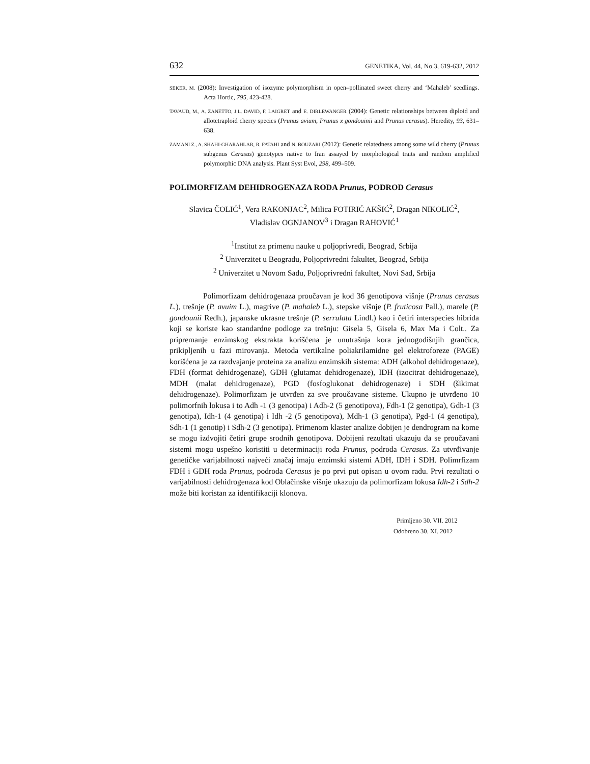632 GENETIKA, Vol. 44, No.3, 619-632, 2012
SEKER, M. (2008): Investigation of isozyme polymorphism in open–pollinated sweet cherry and ‘Mahaleb’ seedlings. Acta Hortic, 795, 423-428.
TAVAUD, M., A. ZANETTO, J.L. DAVID, F. LAIGRET and E. DIRLEWANGER (2004): Genetic relationships between diploid and allotetraploid cherry species (Prunus avium, Prunus x gondouinii and Prunus cerasus). Heredity, 93, 631–638.
ZAMANI Z., A. SHAHI-GHARAHLAR, R. FATAHI and N. BOUZARI (2012): Genetic relatedness among some wild cherry (Prunus subgenus Cerasus) genotypes native to Iran assayed by morphological traits and random amplified polymorphic DNA analysis. Plant Syst Evol, 298, 499–509.
POLIMORFIZAM DEHIDROGENAZA RODA Prunus, PODROD Cerasus
Slavica ČOLIĆ<sup>1</sup>, Vera RAKONJAC<sup>2</sup>, Milica FOTIRIĆ AKŠIĆ<sup>2</sup>, Dragan NIKOLIĆ<sup>2</sup>,
Vladislav OGNJANOV<sup>3</sup> i Dragan RAHOVIĆ<sup>1</sup>
<sup>1</sup> Institut za primenu nauke u poljoprivredi, Beograd, Srbija
<sup>2</sup> Univerzitet u Beogradu, Poljoprivredni fakultet, Beograd, Srbija
<sup>2</sup> Univerzitet u Novom Sadu, Poljoprivredni fakultet, Novi Sad, Srbija
Polimorfizam dehidrogenaza proučavan je kod 36 genotipova višnje (Prunus cerasus L.), trešnje (P. avuim L.), magrive (P. mahaleb L.), stepske višnje (P. fruticosa Pall.), marele (P. gondounii Redh.), japanske ukrasne trešnje (P. serrulata Lindl.) kao i četiri interspecies hibrida koji se koriste kao standardne podloge za trešnju: Gisela 5, Gisela 6, Max Ma i Colt.. Za pripremanje enzimskog ekstrakta korišćena je unutrašnja kora jednogodišnjih grančica, prikipljenih u fazi mirovanja. Metoda vertikalne poliakrilamidne gel elektroforeze (PAGE) korišćena je za razdvajanje proteina za analizu enzimskih sistema: ADH (alkohol dehidrogenaze), FDH (format dehidrogenaze), GDH (glutamat dehidrogenaze), IDH (izocitrat dehidrogenaze), MDH (malat dehidrogenaze), PGD (fosfoglukonat dehidrogenaze) i SDH (šikimat dehidrogenaze). Polimorfizam je utvrđen za sve proučavane sisteme. Ukupno je utvrđeno 10 polimorfnih lokusa i to Adh -1 (3 genotipa) i Adh-2 (5 genotipova), Fdh-1 (2 genotipa), Gdh-1 (3 genotipa), Idh-1 (4 genotipa) i Idh -2 (5 genotipova), Mdh-1 (3 genotipa), Pgd-1 (4 genotipa), Sdh-1 (1 genotip) i Sdh-2 (3 genotipa). Primenom klaster analize dobijen je dendrogram na kome se mogu izdvojiti četiri grupe srodnih genotipova. Dobijeni rezultati ukazuju da se proučavani sistemi mogu uspešno koristiti u determinaciji roda Prunus, podroda Cerasus. Za utvrđivanje genetičke varijabilnosti najveći značaj imaju enzimski sistemi ADH, IDH i SDH. Polimrfizam FDH i GDH roda Prunus, podroda Cerasus je po prvi put opisan u ovom radu. Prvi rezultati o varijabilnosti dehidrogenaza kod Oblačinske višnje ukazuju da polimorfizam lokusa Idh-2 i Sdh-2 može biti koristan za identifikaciji klonova.
Primljeno 30. VII. 2012
Odobreno 30. XI. 2012